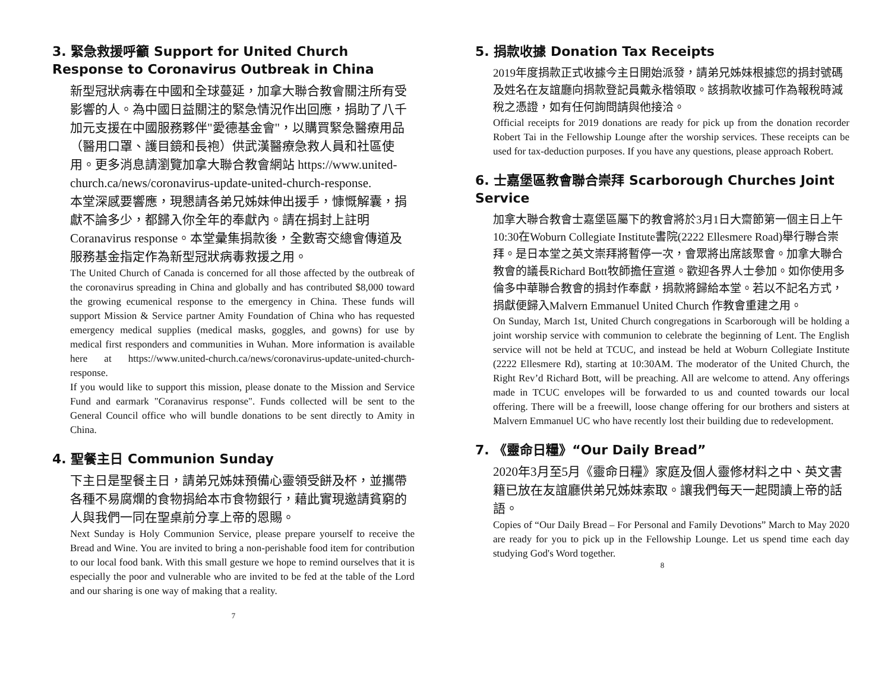3. 緊急救援呼籲 Support for United Church Response to Coronavirus Outbreak in China
新型冠狀病毒在中國和全球蔓延，加拿大聯合教會關注所有受影響的人。為中國日益關注的緊急情況作出回應，捐助了八千加元支援在中國服務夥伴"愛德基金會"，以購買緊急醫療用品（醫用口罩、護目鏡和長袍）供武漢醫療急救人員和社區使用。更多消息請瀏覽加拿大聯合教會網站 https://www.united-church.ca/news/coronavirus-update-united-church-response.
本堂深感要響應，現懇請各弟兄姊妹伸出援手，慷慨解囊，捐獻不論多少，都歸入你全年的奉獻內。請在捐封上註明 Coranavirus response。本堂彙集捐款後，全數寄交總會傳道及服務基金指定作為新型冠狀病毒救援之用。
The United Church of Canada is concerned for all those affected by the outbreak of the coronavirus spreading in China and globally and has contributed $8,000 toward the growing ecumenical response to the emergency in China. These funds will support Mission & Service partner Amity Foundation of China who has requested emergency medical supplies (medical masks, goggles, and gowns) for use by medical first responders and communities in Wuhan. More information is available here at https://www.united-church.ca/news/coronavirus-update-united-church-response.
If you would like to support this mission, please donate to the Mission and Service Fund and earmark "Coranavirus response". Funds collected will be sent to the General Council office who will bundle donations to be sent directly to Amity in China.
4. 聖餐主日 Communion Sunday
下主日是聖餐主日，請弟兄姊妹預備心靈領受餅及杯，並攜帶各種不易腐爛的食物捐給本市食物銀行，藉此實現邀請貧窮的人與我們一同在聖桌前分享上帝的恩賜。
Next Sunday is Holy Communion Service, please prepare yourself to receive the Bread and Wine. You are invited to bring a non-perishable food item for contribution to our local food bank. With this small gesture we hope to remind ourselves that it is especially the poor and vulnerable who are invited to be fed at the table of the Lord and our sharing is one way of making that a reality.
7
5. 捐款收據 Donation Tax Receipts
2019年度捐款正式收據今主日開始派發，請弟兄姊妹根據您的捐封號碼及姓名在友誼廳向捐款登記員戴永楷領取。該捐款收據可作為報稅時減稅之憑證，如有任何詢問請與他接洽。
Official receipts for 2019 donations are ready for pick up from the donation recorder Robert Tai in the Fellowship Lounge after the worship services. These receipts can be used for tax-deduction purposes. If you have any questions, please approach Robert.
6. 士嘉堡區教會聯合崇拜 Scarborough Churches Joint Service
加拿大聯合教會士嘉堡區屬下的教會將於3月1日大齋節第一個主日上午10:30在Woburn Collegiate Institute書院(2222 Ellesmere Road)舉行聯合崇拜。是日本堂之英文崇拜將暫停一次，會眾將出席該聚會。加拿大聯合教會的議長Richard Bott牧師擔任宣道。歡迎各界人士參加。如你使用多倫多中華聯合教會的捐封作奉獻，捐款將歸給本堂。若以不記名方式，捐獻便歸入Malvern Emmanuel United Church 作教會重建之用。
On Sunday, March 1st, United Church congregations in Scarborough will be holding a joint worship service with communion to celebrate the beginning of Lent. The English service will not be held at TCUC, and instead be held at Woburn Collegiate Institute (2222 Ellesmere Rd), starting at 10:30AM. The moderator of the United Church, the Right Rev’d Richard Bott, will be preaching. All are welcome to attend. Any offerings made in TCUC envelopes will be forwarded to us and counted towards our local offering. There will be a freewill, loose change offering for our brothers and sisters at Malvern Emmanuel UC who have recently lost their building due to redevelopment.
7. 《靈命日糧》“Our Daily Bread”
2020年3月至5月《靈命日糧》家庭及個人靈修材料之中、英文書籍已放在友誼廳供弟兄姊妹索取。讓我們每天一起閱讀上帝的話語。
Copies of “Our Daily Bread – For Personal and Family Devotions” March to May 2020 are ready for you to pick up in the Fellowship Lounge. Let us spend time each day studying God's Word together.
8